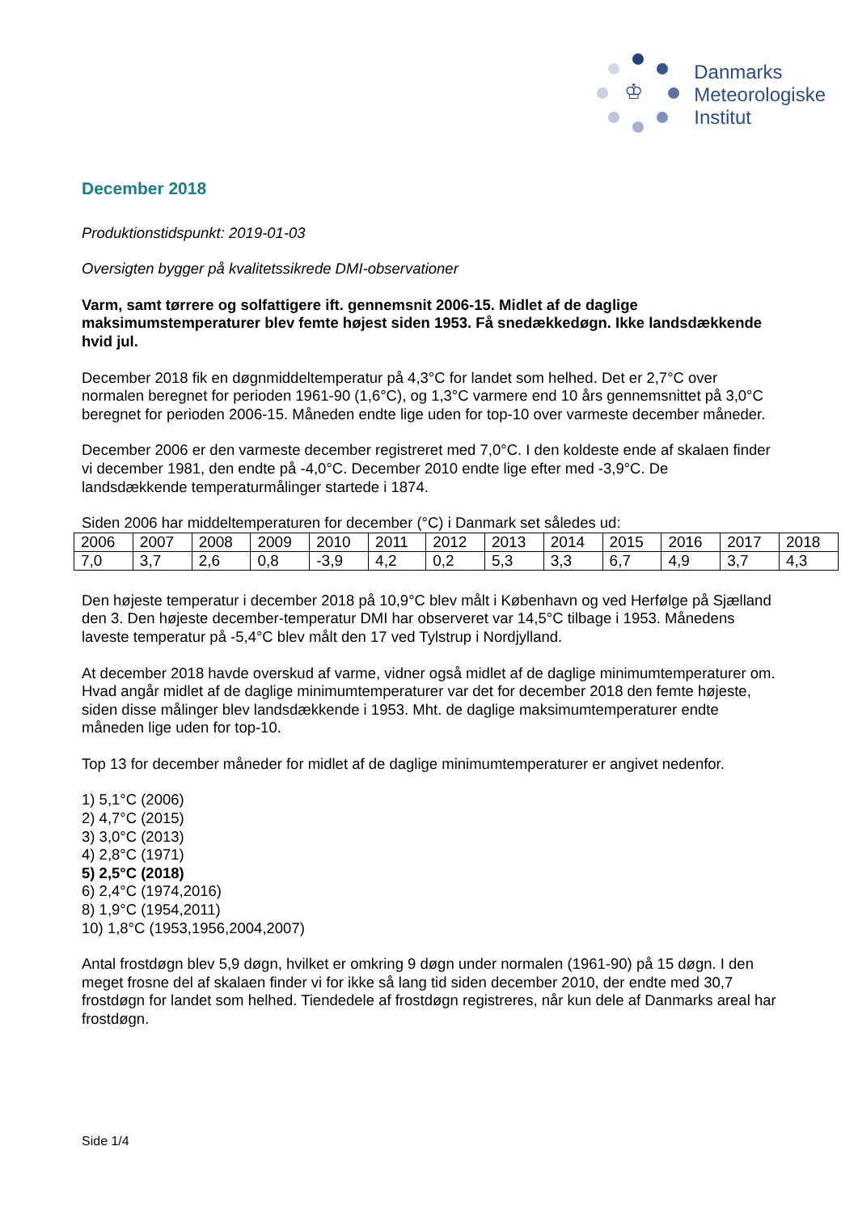♔
Danmarks
Meteorologiske
Institut
December 2018
Produktionstidspunkt: 2019-01-03
Oversigten bygger på kvalitetssikrede DMI-observationer
Varm, samt tørrere og solfattigere ift. gennemsnit 2006-15. Midlet af de daglige maksimumstemperaturer blev femte højest siden 1953. Få snedækkedøgn. Ikke landsdækkende hvid jul.
December 2018 fik en døgnmiddeltemperatur på 4,3°C for landet som helhed. Det er 2,7°C over normalen beregnet for perioden 1961-90 (1,6°C), og 1,3°C varmere end 10 års gennemsnittet på 3,0°C beregnet for perioden 2006-15. Måneden endte lige uden for top-10 over varmeste december måneder.
December 2006 er den varmeste december registreret med 7,0°C. I den koldeste ende af skalaen finder vi december 1981, den endte på -4,0°C. December 2010 endte lige efter med -3,9°C. De landsdækkende temperaturmålinger startede i 1874.
Siden 2006 har middeltemperaturen for december (°C) i Danmark set således ud:
| 2006 | 2007 | 2008 | 2009 | 2010 | 2011 | 2012 | 2013 | 2014 | 2015 | 2016 | 2017 | 2018 |
| 7,0 | 3,7 | 2,6 | 0,8 | -3,9 | 4,2 | 0,2 | 5,3 | 3,3 | 6,7 | 4,9 | 3,7 | 4,3 |
Den højeste temperatur i december 2018 på 10,9°C blev målt i København og ved Herfølge på Sjælland den 3. Den højeste december-temperatur DMI har observeret var 14,5°C tilbage i 1953. Månedens laveste temperatur på -5,4°C blev målt den 17 ved Tylstrup i Nordjylland.
At december 2018 havde overskud af varme, vidner også midlet af de daglige minimumtemperaturer om. Hvad angår midlet af de daglige minimumtemperaturer var det for december 2018 den femte højeste, siden disse målinger blev landsdækkende i 1953. Mht. de daglige maksimumtemperaturer endte måneden lige uden for top-10.
Top 13 for december måneder for midlet af de daglige minimumtemperaturer er angivet nedenfor.
1) 5,1°C (2006)
2) 4,7°C (2015)
3) 3,0°C (2013)
4) 2,8°C (1971)
5) 2,5°C (2018)
6) 2,4°C (1974,2016)
8) 1,9°C (1954,2011)
10) 1,8°C (1953,1956,2004,2007)
Antal frostdøgn blev 5,9 døgn, hvilket er omkring 9 døgn under normalen (1961-90) på 15 døgn. I den meget frosne del af skalaen finder vi for ikke så lang tid siden december 2010, der endte med 30,7 frostdøgn for landet som helhed. Tiendedele af frostdøgn registreres, når kun dele af Danmarks areal har frostdøgn.
Side 1/4